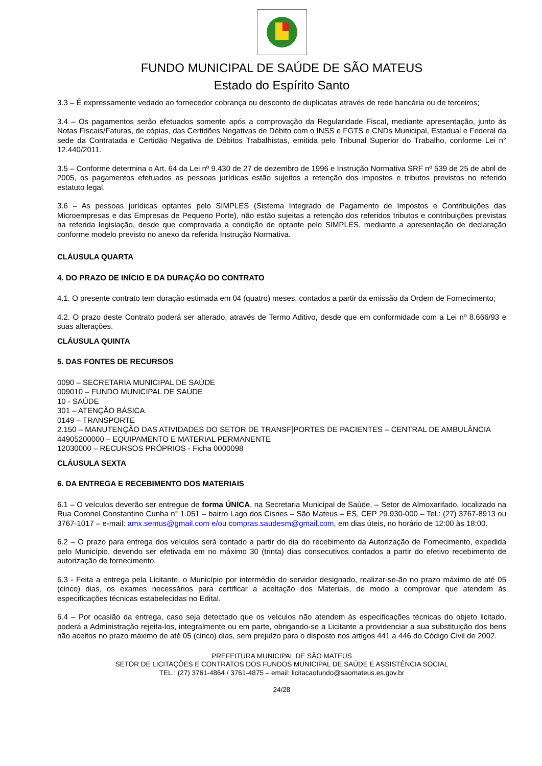FUNDO MUNICIPAL DE SAÚDE DE SÃO MATEUS
Estado do Espírito Santo
3.3 – É expressamente vedado ao fornecedor cobrança ou desconto de duplicatas através de rede bancária ou de terceiros;
3.4 – Os pagamentos serão efetuados somente após a comprovação da Regularidade Fiscal, mediante apresentação, junto às Notas Fiscais/Faturas, de cópias, das Certidões Negativas de Débito com o INSS e FGTS e CNDs Municipal, Estadual e Federal da sede da Contratada e Certidão Negativa de Débitos Trabalhistas, emitida pelo Tribunal Superior do Trabalho, conforme Lei n° 12.440/2011.
3.5 – Conforme determina o Art. 64 da Lei nº 9.430 de 27 de dezembro de 1996 e Instrução Normativa SRF nº 539 de 25 de abril de 2005, os pagamentos efetuados as pessoas jurídicas estão sujeitos a retenção dos impostos e tributos previstos no referido estatuto legal.
3.6 – As pessoas jurídicas optantes pelo SIMPLES (Sistema Integrado de Pagamento de Impostos e Contribuições das Microempresas e das Empresas de Pequeno Porte), não estão sujeitas a retenção dos referidos tributos e contribuições previstas na referida legislação, desde que comprovada a condição de optante pelo SIMPLES, mediante a apresentação de declaração conforme modelo previsto no anexo da referida Instrução Normativa.
CLÁUSULA QUARTA
4. DO PRAZO DE INÍCIO E DA DURAÇÃO DO CONTRATO
4.1. O presente contrato tem duração estimada em 04 (quatro) meses, contados a partir da emissão da Ordem de Fornecimento;
4.2. O prazo deste Contrato poderá ser alterado, através de Termo Aditivo, desde que em conformidade com a Lei nº 8.666/93 e suas alterações.
CLÁUSULA QUINTA
5. DAS FONTES DE RECURSOS
0090 – SECRETARIA MUNICIPAL DE SAÚDE
009010 – FUNDO MUNICIPAL DE SAÚDE
10 - SAÚDE
301 – ATENÇÃO BÁSICA
0149 – TRANSPORTE
2.150 – MANUTENÇÃO DAS ATIVIDADES DO SETOR DE TRANSF]PORTES DE PACIENTES – CENTRAL DE AMBULÂNCIA
44905200000 – EQUIPAMENTO E MATERIAL PERMANENTE
12030000 – RECURSOS PRÓPRIOS - Ficha 0000098
CLÁUSULA SEXTA
6. DA ENTREGA E RECEBIMENTO DOS MATERIAIS
6.1 – O veículos deverão ser entregue de forma ÚNICA, na Secretaria Municipal de Saúde, – Setor de Almoxarifado, localizado na Rua Coronel Constantino Cunha n° 1.051 – bairro Lago dos Cisnes – São Mateus – ES, CEP 29.930-000 – Tel.: (27) 3767-8913 ou 3767-1017 – e-mail: amx.semus@gmail.com e/ou compras.saudesm@gmail.com, em dias úteis, no horário de 12:00 às 18:00.
6.2 – O prazo para entrega dos veículos será contado a partir do dia do recebimento da Autorização de Fornecimento, expedida pelo Município, devendo ser efetivada em no máximo 30 (trinta) dias consecutivos contados a partir do efetivo recebimento de autorização de fornecimento.
6.3 - Feita a entrega pela Licitante, o Município por intermédio do servidor designado, realizar-se-ão no prazo máximo de até 05 (cinco) dias, os exames necessários para certificar a aceitação dos Materiais, de modo a comprovar que atendem às especificações técnicas estabelecidas no Edital.
6.4 – Por ocasião da entrega, caso seja detectado que os veículos não atendem às especificações técnicas do objeto licitado, poderá a Administração rejeita-los, integralmente ou em parte, obrigando-se a Licitante a providenciar a sua substituição dos bens não aceitos no prazo máximo de até 05 (cinco) dias, sem prejuízo para o disposto nos artigos 441 a 446 do Código Civil de 2002.
PREFEITURA MUNICIPAL DE SÃO MATEUS
SETOR DE LICITAÇÕES E CONTRATOS DOS FUNDOS MUNICIPAL DE SAÚDE E ASSISTÊNCIA SOCIAL
TEL.: (27) 3761-4864 / 3761-4875 – email: licitacaofundo@saomateus.es.gov.br
24/28